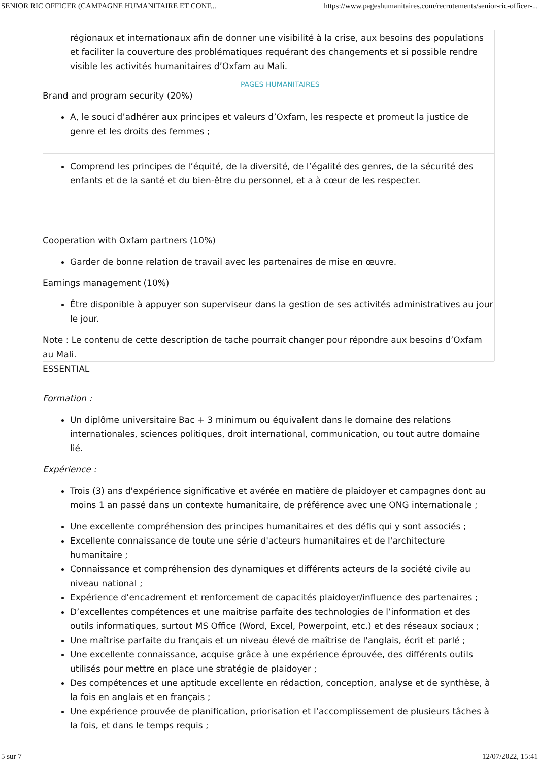SENIOR RIC OFFICER (CAMPAGNE HUMANITAIRE ET CONF... https://www.pageshumanitaires.com/recrutements/senior-ric-officer-...
régionaux et internationaux afin de donner une visibilité à la crise, aux besoins des populations et faciliter la couverture des problématiques requérant des changements et si possible rendre visible les activités humanitaires d’Oxfam au Mali.
PAGES HUMANITAIRES
Brand and program security (20%)
A, le souci d’adhérer aux principes et valeurs d’Oxfam, les respecte et promeut la justice de genre et les droits des femmes ;
Comprend les principes de l’équité, de la diversité, de l’égalité des genres, de la sécurité des enfants et de la santé et du bien-être du personnel, et a à cœur de les respecter.
Cooperation with Oxfam partners (10%)
Garder de bonne relation de travail avec les partenaires de mise en œuvre.
Earnings management (10%)
Être disponible à appuyer son superviseur dans la gestion de ses activités administratives au jour le jour.
Note : Le contenu de cette description de tache pourrait changer pour répondre aux besoins d’Oxfam au Mali.
ESSENTIAL
Formation :
Un diplôme universitaire Bac + 3 minimum ou équivalent dans le domaine des relations internationales, sciences politiques, droit international, communication, ou tout autre domaine lié.
Expérience :
Trois (3) ans d'expérience significative et avérée en matière de plaidoyer et campagnes dont au moins 1 an passé dans un contexte humanitaire, de préférence avec une ONG internationale ;
Une excellente compréhension des principes humanitaires et des défis qui y sont associés ;
Excellente connaissance de toute une série d'acteurs humanitaires et de l'architecture humanitaire ;
Connaissance et compréhension des dynamiques et différents acteurs de la société civile au niveau national ;
Expérience d’encadrement et renforcement de capacités plaidoyer/influence des partenaires ;
D’excellentes compétences et une maitrise parfaite des technologies de l’information et des outils informatiques, surtout MS Office (Word, Excel, Powerpoint, etc.) et des réseaux sociaux ;
Une maîtrise parfaite du français et un niveau élevé de maîtrise de l'anglais, écrit et parlé ;
Une excellente connaissance, acquise grâce à une expérience éprouvée, des différents outils utilisés pour mettre en place une stratégie de plaidoyer ;
Des compétences et une aptitude excellente en rédaction, conception, analyse et de synthèse, à la fois en anglais et en français ;
Une expérience prouvée de planification, priorisation et l’accomplissement de plusieurs tâches à la fois, et dans le temps requis ;
5 sur 7 12/07/2022, 15:41